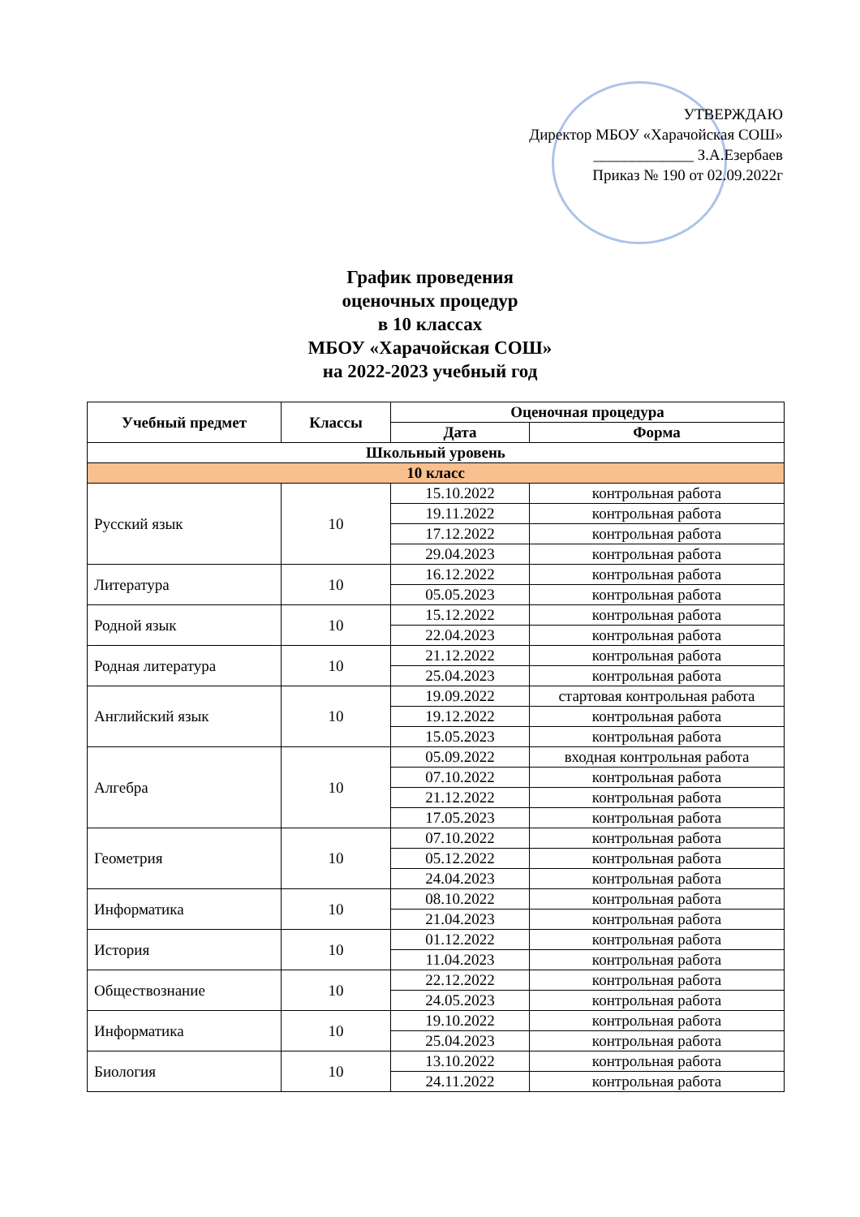УТВЕРЖДАЮ
Директор МБОУ «Харачойская СОШ»
_____________ З.А.Езербаев
Приказ № 190 от 02.09.2022г
График проведения
оценочных процедур
в 10 классах
МБОУ «Харачойская СОШ»
на 2022-2023 учебный год
| Учебный предмет | Классы | Оценочная процедура | |
| --- | --- | --- | --- |
| | | Дата | Форма |
| Школьный уровень | | | |
| 10 класс | | | |
| Русский язык | 10 | 15.10.2022 | контрольная работа |
| | | 19.11.2022 | контрольная работа |
| | | 17.12.2022 | контрольная работа |
| | | 29.04.2023 | контрольная работа |
| Литература | 10 | 16.12.2022 | контрольная работа |
| | | 05.05.2023 | контрольная работа |
| Родной язык | 10 | 15.12.2022 | контрольная работа |
| | | 22.04.2023 | контрольная работа |
| Родная литература | 10 | 21.12.2022 | контрольная работа |
| | | 25.04.2023 | контрольная работа |
| Английский язык | 10 | 19.09.2022 | стартовая контрольная работа |
| | | 19.12.2022 | контрольная работа |
| | | 15.05.2023 | контрольная работа |
| Алгебра | 10 | 05.09.2022 | входная контрольная работа |
| | | 07.10.2022 | контрольная работа |
| | | 21.12.2022 | контрольная работа |
| | | 17.05.2023 | контрольная работа |
| Геометрия | 10 | 07.10.2022 | контрольная работа |
| | | 05.12.2022 | контрольная работа |
| | | 24.04.2023 | контрольная работа |
| Информатика | 10 | 08.10.2022 | контрольная работа |
| | | 21.04.2023 | контрольная работа |
| История | 10 | 01.12.2022 | контрольная работа |
| | | 11.04.2023 | контрольная работа |
| Обществознание | 10 | 22.12.2022 | контрольная работа |
| | | 24.05.2023 | контрольная работа |
| Информатика | 10 | 19.10.2022 | контрольная работа |
| | | 25.04.2023 | контрольная работа |
| Биология | 10 | 13.10.2022 | контрольная работа |
| | | 24.11.2022 | контрольная работа |